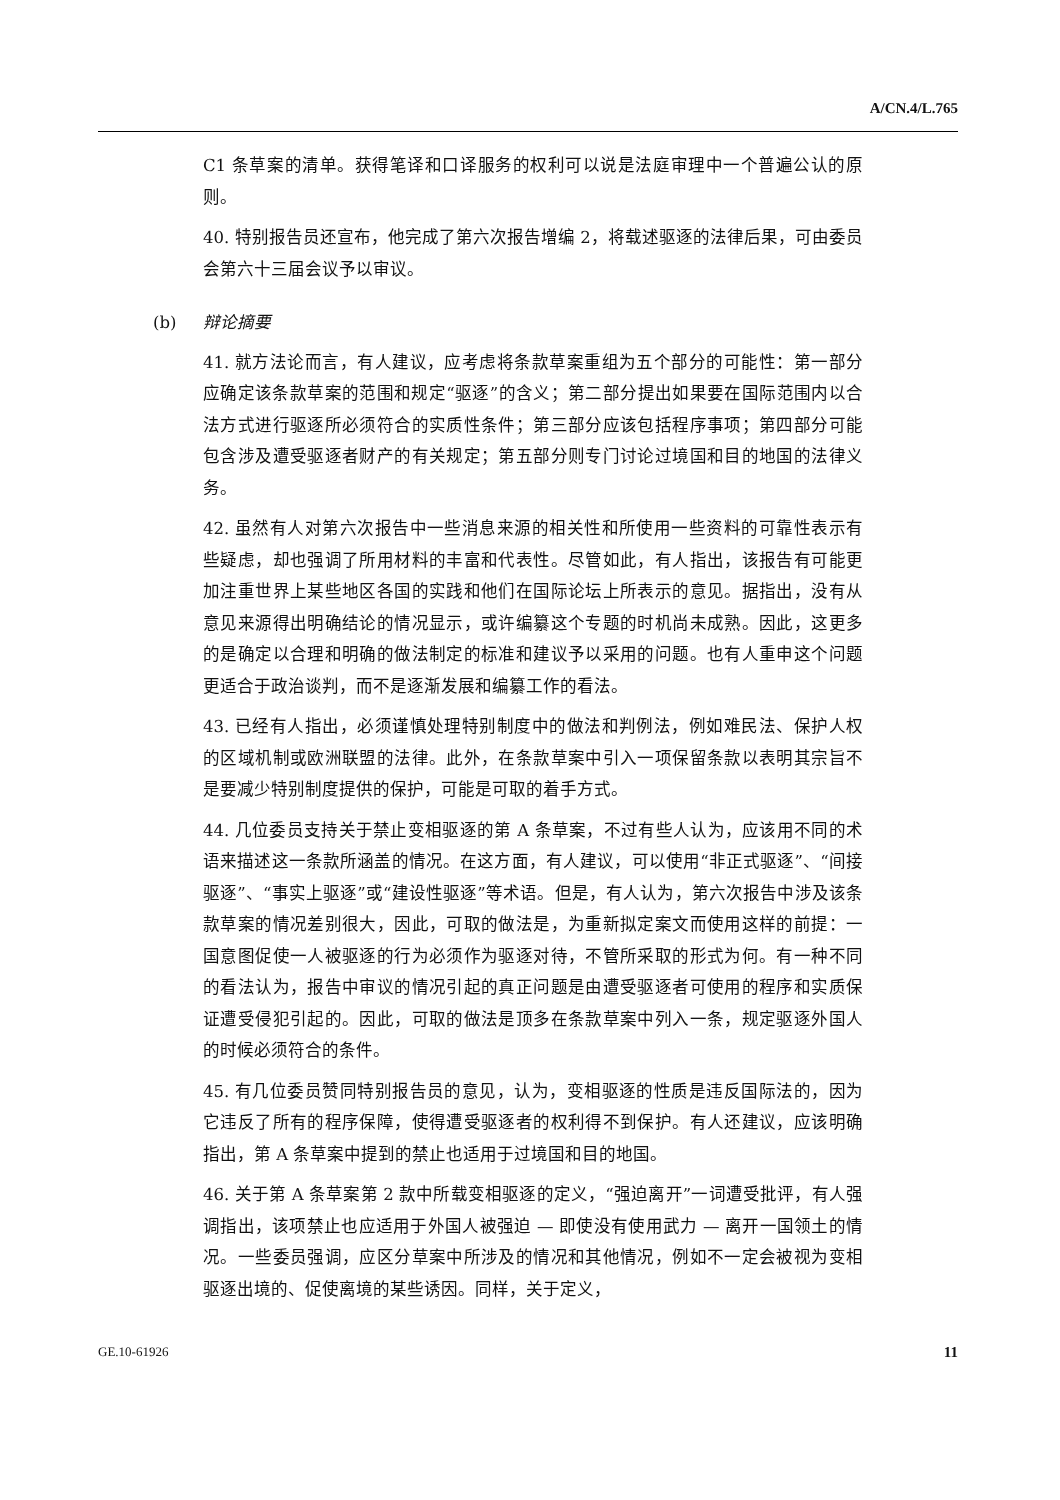A/CN.4/L.765
C1 条草案的清单。获得笔译和口译服务的权利可以说是法庭审理中一个普遍公认的原则。
40. 特别报告员还宣布，他完成了第六次报告增编 2，将载述驱逐的法律后果，可由委员会第六十三届会议予以审议。
(b) 辩论摘要
41. 就方法论而言，有人建议，应考虑将条款草案重组为五个部分的可能性：第一部分应确定该条款草案的范围和规定“驱逐”的含义；第二部分提出如果要在国际范围内以合法方式进行驱逐所必须符合的实质性条件；第三部分应该包括程序事项；第四部分可能包含涉及遭受驱逐者财产的有关规定；第五部分则专门讨论过境国和目的地国的法律义务。
42. 虽然有人对第六次报告中一些消息来源的相关性和所使用一些资料的可靠性表示有些疑虑，却也强调了所用材料的丰富和代表性。尽管如此，有人指出，该报告有可能更加注重世界上某些地区各国的实践和他们在国际论坛上所表示的意见。据指出，没有从意见来源得出明确结论的情况显示，或许编纂这个专题的时机尚未成熟。因此，这更多的是确定以合理和明确的做法制定的标准和建议予以采用的问题。也有人重申这个问题更适合于政治谈判，而不是逐渐发展和编纂工作的看法。
43. 已经有人指出，必须谨慎处理特别制度中的做法和判例法，例如难民法、保护人权的区域机制或欧洲联盟的法律。此外，在条款草案中引入一项保留条款以表明其宗旨不是要减少特别制度提供的保护，可能是可取的着手方式。
44. 几位委员支持关于禁止变相驱逐的第 A 条草案，不过有些人认为，应该用不同的术语来描述这一条款所涵盖的情况。在这方面，有人建议，可以使用“非正式驱逐”、“间接驱逐”、“事实上驱逐”或“建设性驱逐”等术语。但是，有人认为，第六次报告中涉及该条款草案的情况差别很大，因此，可取的做法是，为重新拟定案文而使用这样的前提：一国意图促使一人被驱逐的行为必须作为驱逐对待，不管所采取的形式为何。有一种不同的看法认为，报告中审议的情况引起的真正问题是由遭受驱逐者可使用的程序和实质保证遭受侵犯引起的。因此，可取的做法是顶多在条款草案中列入一条，规定驱逐外国人的时候必须符合的条件。
45. 有几位委员赞同特别报告员的意见，认为，变相驱逐的性质是违反国际法的，因为它违反了所有的程序保障，使得遭受驱逐者的权利得不到保护。有人还建议，应该明确指出，第 A 条草案中提到的禁止也适用于过境国和目的地国。
46. 关于第 A 条草案第 2 款中所载变相驱逐的定义，“强迫离开”一词遭受批评，有人强调指出，该项禁止也应适用于外国人被强迫 — 即使没有使用武力 — 离开一国领土的情况。一些委员强调，应区分草案中所涉及的情况和其他情况，例如不一定会被视为变相驱逐出境的、促使离境的某些诱因。同样，关于定义，
GE.10-61926 11